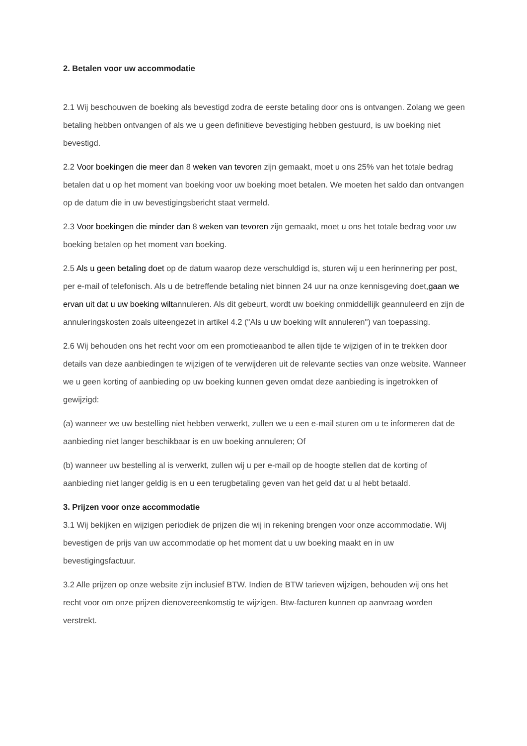2. Betalen voor uw accommodatie
2.1 Wij beschouwen de boeking als bevestigd zodra de eerste betaling door ons is ontvangen. Zolang we geen betaling hebben ontvangen of als we u geen definitieve bevestiging hebben gestuurd, is uw boeking niet bevestigd.
2.2 Voor boekingen die meer dan 8 weken van tevoren zijn gemaakt, moet u ons 25% van het totale bedrag betalen dat u op het moment van boeking voor uw boeking moet betalen. We moeten het saldo dan ontvangen op de datum die in uw bevestigingsbericht staat vermeld.
2.3 Voor boekingen die minder dan 8 weken van tevoren zijn gemaakt, moet u ons het totale bedrag voor uw boeking betalen op het moment van boeking.
2.5 Als u geen betaling doet op de datum waarop deze verschuldigd is, sturen wij u een herinnering per post, per e-mail of telefonisch. Als u de betreffende betaling niet binnen 24 uur na onze kennisgeving doet,gaan we ervan uit dat u uw boeking wiltannuleren. Als dit gebeurt, wordt uw boeking onmiddellijk geannuleerd en zijn de annuleringskosten zoals uiteengezet in artikel 4.2 ("Als u uw boeking wilt annuleren") van toepassing.
2.6 Wij behouden ons het recht voor om een promotieaanbod te allen tijde te wijzigen of in te trekken door details van deze aanbiedingen te wijzigen of te verwijderen uit de relevante secties van onze website. Wanneer we u geen korting of aanbieding op uw boeking kunnen geven omdat deze aanbieding is ingetrokken of gewijzigd:
(a) wanneer we uw bestelling niet hebben verwerkt, zullen we u een e-mail sturen om u te informeren dat de aanbieding niet langer beschikbaar is en uw boeking annuleren; Of
(b) wanneer uw bestelling al is verwerkt, zullen wij u per e-mail op de hoogte stellen dat de korting of aanbieding niet langer geldig is en u een terugbetaling geven van het geld dat u al hebt betaald.
3. Prijzen voor onze accommodatie
3.1 Wij bekijken en wijzigen periodiek de prijzen die wij in rekening brengen voor onze accommodatie. Wij bevestigen de prijs van uw accommodatie op het moment dat u uw boeking maakt en in uw bevestigingsfactuur.
3.2 Alle prijzen op onze website zijn inclusief BTW. Indien de BTW tarieven wijzigen, behouden wij ons het recht voor om onze prijzen dienovereenkomstig te wijzigen. Btw-facturen kunnen op aanvraag worden verstrekt.